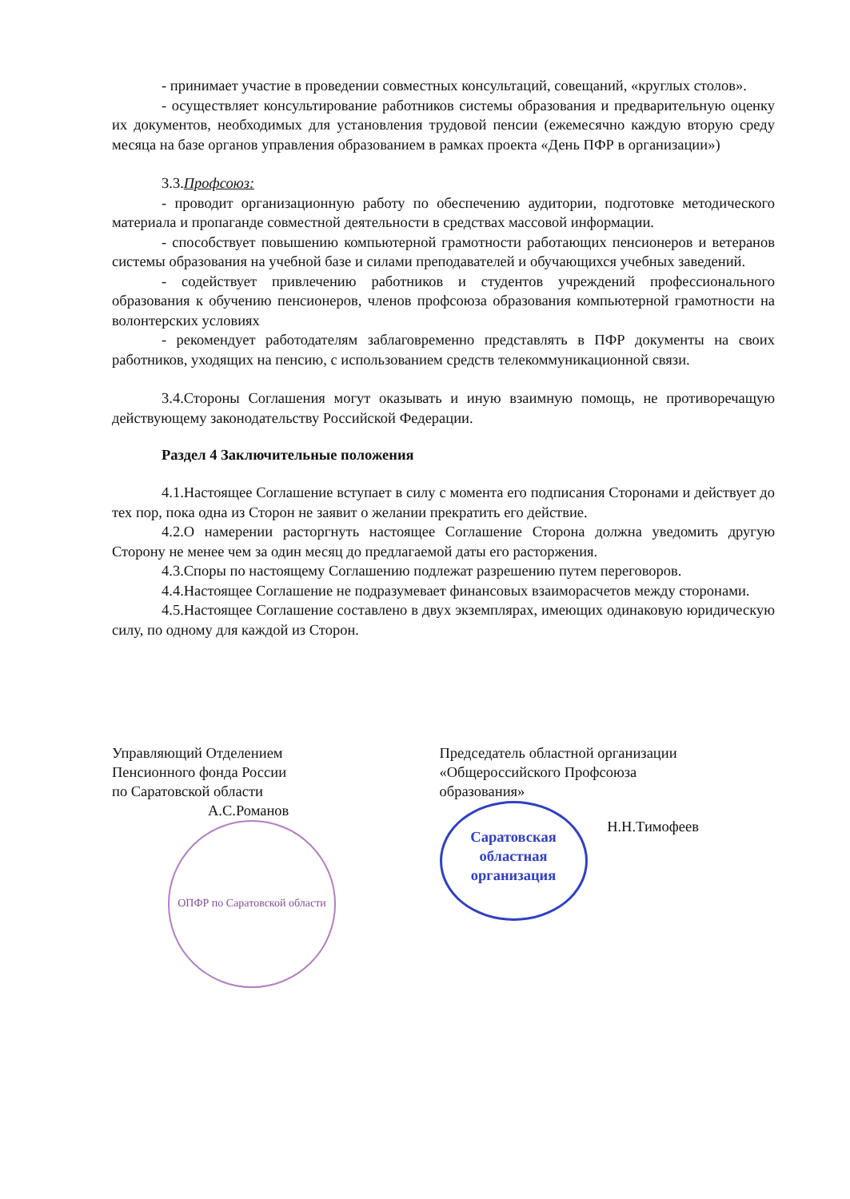- принимает участие в проведении совместных консультаций, совещаний, «круглых столов».
- осуществляет консультирование работников системы образования и предварительную оценку их документов, необходимых для установления трудовой пенсии (ежемесячно каждую вторую среду месяца на базе органов управления образованием в рамках проекта «День ПФР в организации»)
3.3.Профсоюз:
- проводит организационную работу по обеспечению аудитории, подготовке методического материала и пропаганде совместной деятельности в средствах массовой информации.
- способствует повышению компьютерной грамотности работающих пенсионеров и ветеранов системы образования на учебной базе и силами преподавателей и обучающихся учебных заведений.
- содействует привлечению работников и студентов учреждений профессионального образования к обучению пенсионеров, членов профсоюза образования компьютерной грамотности на волонтерских условиях
- рекомендует работодателям заблаговременно представлять в ПФР документы на своих работников, уходящих на пенсию, с использованием средств телекоммуникационной связи.
3.4.Стороны Соглашения могут оказывать и иную взаимную помощь, не противоречащую действующему законодательству Российской Федерации.
Раздел 4 Заключительные положения
4.1.Настоящее Соглашение вступает в силу с момента его подписания Сторонами и действует до тех пор, пока одна из Сторон не заявит о желании прекратить его действие.
4.2.О намерении расторгнуть настоящее Соглашение Сторона должна уведомить другую Сторону не менее чем за один месяц до предлагаемой даты его расторжения.
4.3.Споры по настоящему Соглашению подлежат разрешению путем переговоров.
4.4.Настоящее Соглашение не подразумевает финансовых взаиморасчетов между сторонами.
4.5.Настоящее Соглашение составлено в двух экземплярах, имеющих одинаковую юридическую силу, по одному для каждой из Сторон.
Управляющий Отделением
Пенсионного фонда России
по Саратовской области
А.С.Романов
ОПФР по Саратовской области
Председатель областной организации
«Общероссийского Профсоюза
образования»
Саратовская
областная
организация Н.Н.Тимофеев